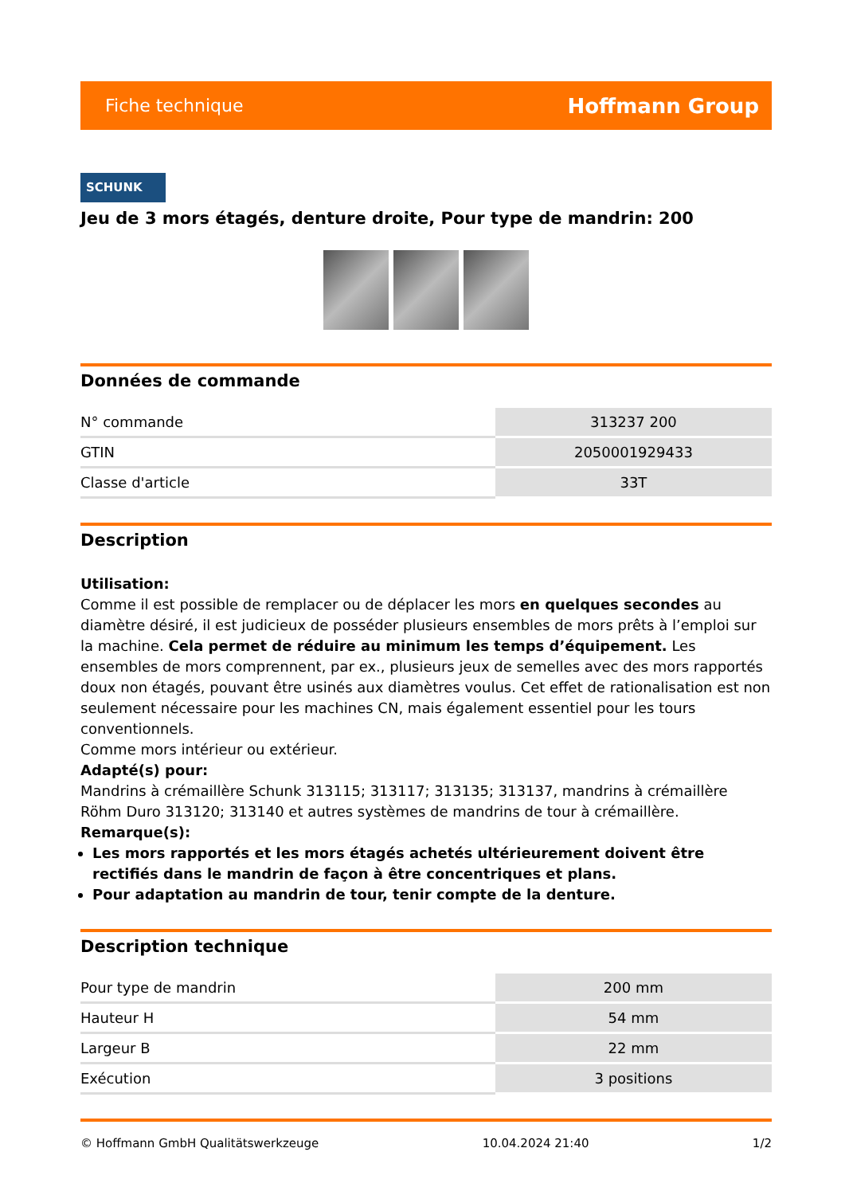Fiche technique Hoffmann Group
SCHUNK
Jeu de 3 mors étagés, denture droite, Pour type de mandrin: 200
Données de commande
| N° commande | 313237 200 |
| GTIN | 2050001929433 |
| Classe d'article | 33T |
Description
Utilisation:
Comme il est possible de remplacer ou de déplacer les mors en quelques secondes au diamètre désiré, il est judicieux de posséder plusieurs ensembles de mors prêts à l’emploi sur la machine. Cela permet de réduire au minimum les temps d’équipement. Les ensembles de mors comprennent, par ex., plusieurs jeux de semelles avec des mors rapportés doux non étagés, pouvant être usinés aux diamètres voulus. Cet effet de rationalisation est non seulement nécessaire pour les machines CN, mais également essentiel pour les tours conventionnels.
Comme mors intérieur ou extérieur.
Adapté(s) pour:
Mandrins à crémaillère Schunk 313115; 313117; 313135; 313137, mandrins à crémaillère Röhm Duro 313120; 313140 et autres systèmes de mandrins de tour à crémaillère.
Remarque(s):
Les mors rapportés et les mors étagés achetés ultérieurement doivent être rectifiés dans le mandrin de façon à être concentriques et plans.
Pour adaptation au mandrin de tour, tenir compte de la denture.
Description technique
| Pour type de mandrin | 200 mm |
| Hauteur H | 54 mm |
| Largeur B | 22 mm |
| Exécution | 3 positions |
© Hoffmann GmbH Qualitätswerkzeuge 10.04.2024 21:40 1/2